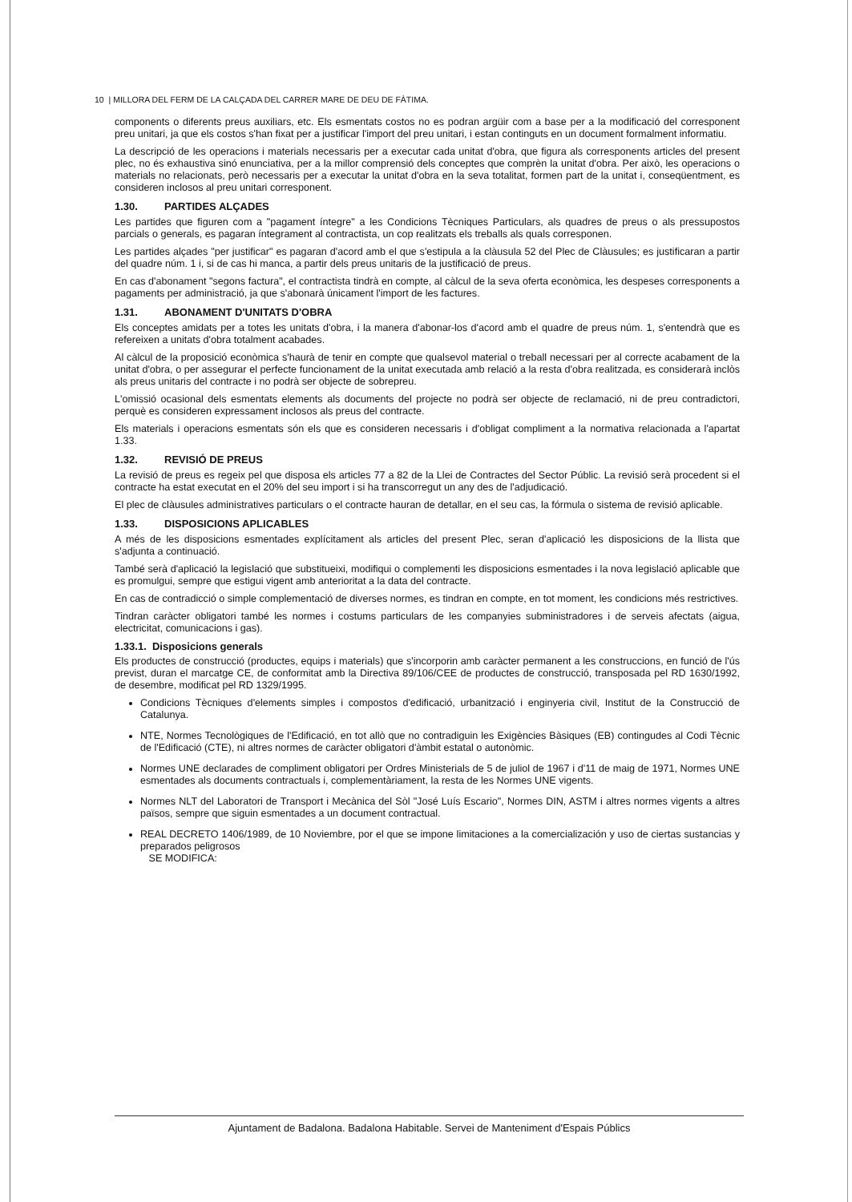10 | MILLORA DEL FERM DE LA CALÇADA DEL CARRER MARE DE DEU DE FÀTIMA.
components o diferents preus auxiliars, etc. Els esmentats costos no es podran argüir com a base per a la modificació del corresponent preu unitari, ja que els costos s'han fixat per a justificar l'import del preu unitari, i estan continguts en un document formalment informatiu.
La descripció de les operacions i materials necessaris per a executar cada unitat d'obra, que figura als corresponents articles del present plec, no és exhaustiva sinó enunciativa, per a la millor comprensió dels conceptes que comprèn la unitat d'obra. Per això, les operacions o materials no relacionats, però necessaris per a executar la unitat d'obra en la seva totalitat, formen part de la unitat i, conseqüentment, es consideren inclosos al preu unitari corresponent.
1.30. PARTIDES ALÇADES
Les partides que figuren com a "pagament íntegre" a les Condicions Tècniques Particulars, als quadres de preus o als pressupostos parcials o generals, es pagaran íntegrament al contractista, un cop realitzats els treballs als quals corresponen.
Les partides alçades "per justificar" es pagaran d'acord amb el que s'estipula a la clàusula 52 del Plec de Clàusules; es justificaran a partir del quadre núm. 1 i, si de cas hi manca, a partir dels preus unitaris de la justificació de preus.
En cas d'abonament "segons factura", el contractista tindrà en compte, al càlcul de la seva oferta econòmica, les despeses corresponents a pagaments per administració, ja que s'abonarà únicament l'import de les factures.
1.31. ABONAMENT D'UNITATS D'OBRA
Els conceptes amidats per a totes les unitats d'obra, i la manera d'abonar-los d'acord amb el quadre de preus núm. 1, s'entendrà que es refereixen a unitats d'obra totalment acabades.
Al càlcul de la proposició econòmica s'haurà de tenir en compte que qualsevol material o treball necessari per al correcte acabament de la unitat d'obra, o per assegurar el perfecte funcionament de la unitat executada amb relació a la resta d'obra realitzada, es considerarà inclòs als preus unitaris del contracte i no podrà ser objecte de sobrepreu.
L'omissió ocasional dels esmentats elements als documents del projecte no podrà ser objecte de reclamació, ni de preu contradictori, perquè es consideren expressament inclosos als preus del contracte.
Els materials i operacions esmentats són els que es consideren necessaris i d'obligat compliment a la normativa relacionada a l'apartat 1.33.
1.32. REVISIÓ DE PREUS
La revisió de preus es regeix pel que disposa els articles 77 a 82 de la Llei de Contractes del Sector Públic. La revisió serà procedent si el contracte ha estat executat en el 20% del seu import i si ha transcorregut un any des de l'adjudicació.
El plec de clàusules administratives particulars o el contracte hauran de detallar, en el seu cas, la fórmula o sistema de revisió aplicable.
1.33. DISPOSICIONS APLICABLES
A més de les disposicions esmentades explícitament als articles del present Plec, seran d'aplicació les disposicions de la llista que s'adjunta a continuació.
També serà d'aplicació la legislació que substitueixi, modifiqui o complementi les disposicions esmentades i la nova legislació aplicable que es promulgui, sempre que estigui vigent amb anterioritat a la data del contracte.
En cas de contradicció o simple complementació de diverses normes, es tindran en compte, en tot moment, les condicions més restrictives.
Tindran caràcter obligatori també les normes i costums particulars de les companyies subministradores i de serveis afectats (aigua, electricitat, comunicacions i gas).
1.33.1. Disposicions generals
Els productes de construcció (productes, equips i materials) que s'incorporin amb caràcter permanent a les construccions, en funció de l'ús previst, duran el marcatge CE, de conformitat amb la Directiva 89/106/CEE de productes de construcció, transposada pel RD 1630/1992, de desembre, modificat pel RD 1329/1995.
Condicions Tècniques d'elements simples i compostos d'edificació, urbanització i enginyeria civil, Institut de la Construcció de Catalunya.
NTE, Normes Tecnològiques de l'Edificació, en tot allò que no contradiguin les Exigències Bàsiques (EB) contingudes al Codi Tècnic de l'Edificació (CTE), ni altres normes de caràcter obligatori d'àmbit estatal o autonòmic.
Normes UNE declarades de compliment obligatori per Ordres Ministerials de 5 de juliol de 1967 i d'11 de maig de 1971, Normes UNE esmentades als documents contractuals i, complementàriament, la resta de les Normes UNE vigents.
Normes NLT del Laboratori de Transport i Mecànica del Sòl "José Luís Escario", Normes DIN, ASTM i altres normes vigents a altres països, sempre que siguin esmentades a un document contractual.
REAL DECRETO 1406/1989, de 10 Noviembre, por el que se impone limitaciones a la comercialización y uso de ciertas sustancias y preparados peligrosos
SE MODIFICA:
Ajuntament de Badalona. Badalona Habitable. Servei de Manteniment d'Espais Públics